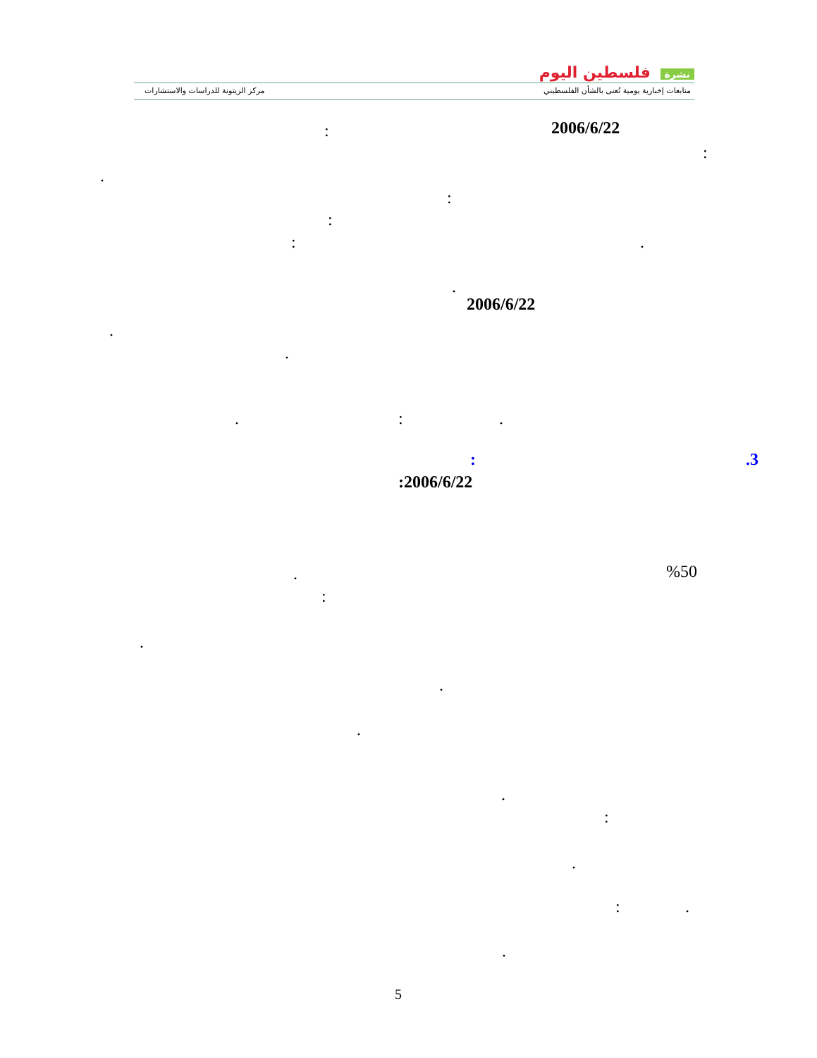نشرة فلسطين اليوم
متابعات إخبارية يومية تُعنى بالشأن الفلسطيني مركز الزيتونة للدراسات والاستشارات
2006/6/22
:
:
.
:
:
: .
.
2006/6/22
.
.
:
. .
.3
:
:2006/6/22
%50
.
:
.
.
.
.
:
.
: .
.
5